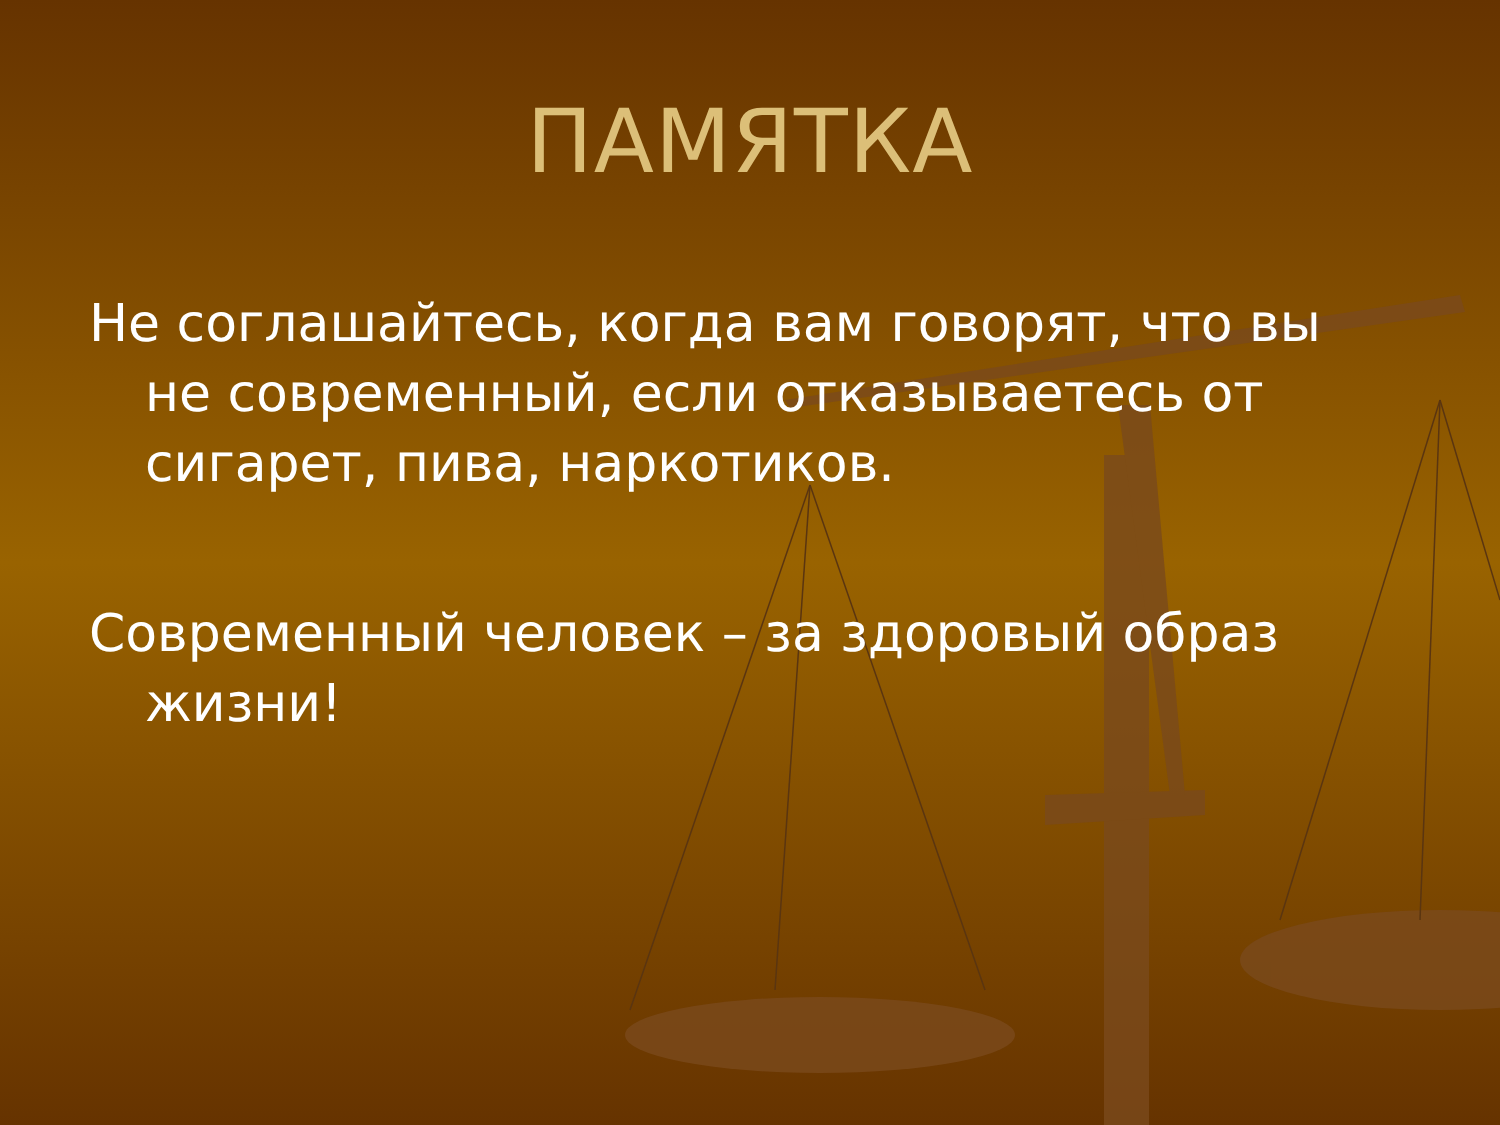ПАМЯТКА
Не соглашайтесь, когда вам говорят, что вы не современный, если отказываетесь от сигарет, пива, наркотиков.
Современный человек – за здоровый образ жизни!